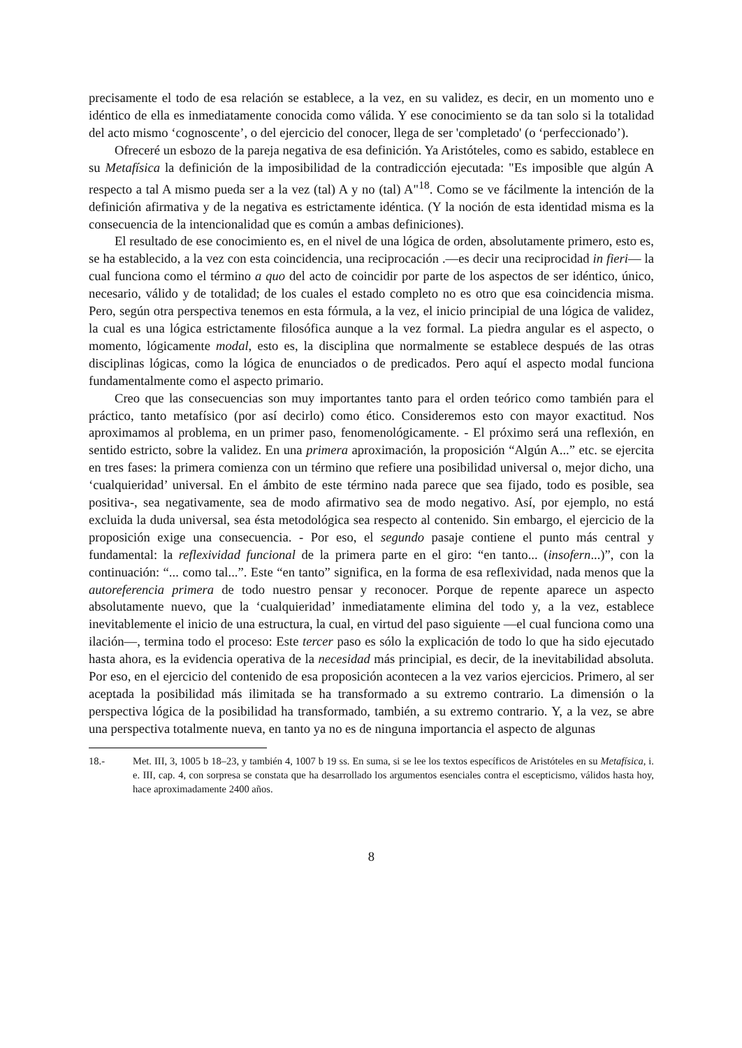precisamente el todo de esa relación se establece, a la vez, en su validez, es decir, en un momento uno e idéntico de ella es inmediatamente conocida como válida. Y ese conocimiento se da tan solo si la totalidad del acto mismo ‘cognoscente’, o del ejercicio del conocer, llega de ser 'completado' (o ‘perfeccionado’).
Ofreceré un esbozo de la pareja negativa de esa definición. Ya Aristóteles, como es sabido, establece en su Metafísica la definición de la imposibilidad de la contradicción ejecutada: "Es imposible que algún A respecto a tal A mismo pueda ser a la vez (tal) A y no (tal) A"<sup>18</sup>. Como se ve fácilmente la intención de la definición afirmativa y de la negativa es estrictamente idéntica. (Y la noción de esta identidad misma es la consecuencia de la intencionalidad que es común a ambas definiciones).
El resultado de ese conocimiento es, en el nivel de una lógica de orden, absolutamente primero, esto es, se ha establecido, a la vez con esta coincidencia, una reciprocación .—es decir una reciprocidad in fieri— la cual funciona como el término a quo del acto de coincidir por parte de los aspectos de ser idéntico, único, necesario, válido y de totalidad; de los cuales el estado completo no es otro que esa coincidencia misma. Pero, según otra perspectiva tenemos en esta fórmula, a la vez, el inicio principial de una lógica de validez, la cual es una lógica estrictamente filosófica aunque a la vez formal. La piedra angular es el aspecto, o momento, lógicamente modal, esto es, la disciplina que normalmente se establece después de las otras disciplinas lógicas, como la lógica de enunciados o de predicados. Pero aquí el aspecto modal funciona fundamentalmente como el aspecto primario.
Creo que las consecuencias son muy importantes tanto para el orden teórico como también para el práctico, tanto metafísico (por así decirlo) como ético. Consideremos esto con mayor exactitud. Nos aproximamos al problema, en un primer paso, fenomenológicamente. - El próximo será una reflexión, en sentido estricto, sobre la validez. En una primera aproximación, la proposición “Algún A...” etc. se ejercita en tres fases: la primera comienza con un término que refiere una posibilidad universal o, mejor dicho, una ‘cualquieridad’ universal. En el ámbito de este término nada parece que sea fijado, todo es posible, sea positiva-, sea negativamente, sea de modo afirmativo sea de modo negativo. Así, por ejemplo, no está excluida la duda universal, sea ésta metodológica sea respecto al contenido. Sin embargo, el ejercicio de la proposición exige una consecuencia. - Por eso, el segundo pasaje contiene el punto más central y fundamental: la reflexividad funcional de la primera parte en el giro: “en tanto... (insofern...)”, con la continuación: “... como tal...”. Este “en tanto” significa, en la forma de esa reflexividad, nada menos que la autoreferencia primera de todo nuestro pensar y reconocer. Porque de repente aparece un aspecto absolutamente nuevo, que la ‘cualquieridad’ inmediatamente elimina del todo y, a la vez, establece inevitablemente el inicio de una estructura, la cual, en virtud del paso siguiente —el cual funciona como una ilación—, termina todo el proceso: Este tercer paso es sólo la explicación de todo lo que ha sido ejecutado hasta ahora, es la evidencia operativa de la necesidad más principial, es decir, de la inevitabilidad absoluta. Por eso, en el ejercicio del contenido de esa proposición acontecen a la vez varios ejercicios. Primero, al ser aceptada la posibilidad más ilimitada se ha transformado a su extremo contrario. La dimensión o la perspectiva lógica de la posibilidad ha transformado, también, a su extremo contrario. Y, a la vez, se abre una perspectiva totalmente nueva, en tanto ya no es de ninguna importancia el aspecto de algunas
18.- Met. III, 3, 1005 b 18–23, y también 4, 1007 b 19 ss. En suma, si se lee los textos específicos de Aristóteles en su Metafísica, i. e. III, cap. 4, con sorpresa se constata que ha desarrollado los argumentos esenciales contra el escepticismo, válidos hasta hoy, hace aproximadamente 2400 años.
8